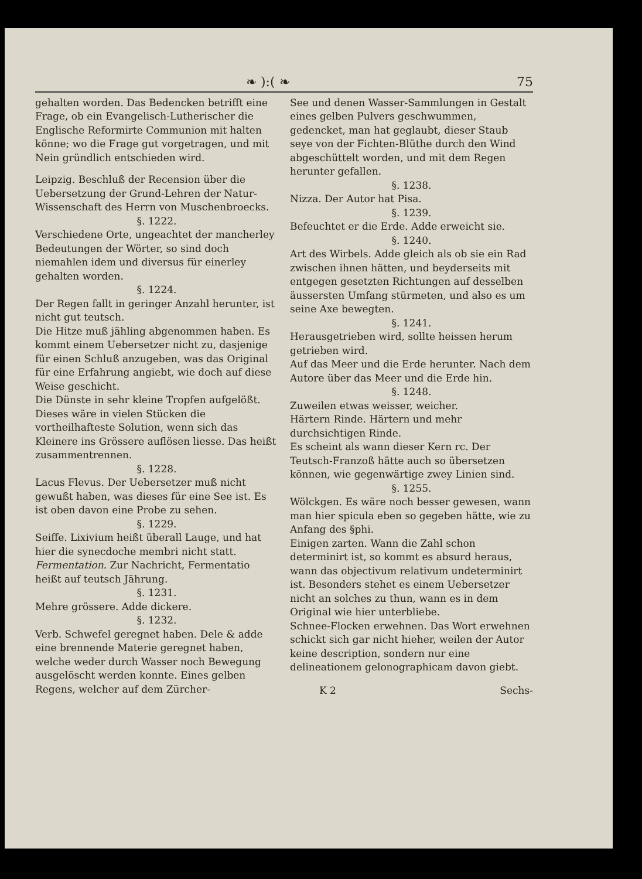❧ ):( ❧ 75
gehalten worden. Das Bedencken betrifft eine Frage, ob ein Evangelisch-Lutherischer die Englische Reformirte Communion mit halten könne; wo die Frage gut vorgetragen, und mit Nein gründlich entschieden wird.
Leipzig. Beschluß der Recension über die Uebersetzung der Grund-Lehren der Natur-Wissenschaft des Herrn von Muschenbroecks.
§. 1222.
Verschiedene Orte, ungeachtet der mancherley Bedeutungen der Wörter, so sind doch niemahlen idem und diversus für einerley gehalten worden.
§. 1224.
Der Regen fallt in geringer Anzahl herunter, ist nicht gut teutsch.
Die Hitze muß jähling abgenommen haben. Es kommt einem Uebersetzer nicht zu, dasjenige für einen Schluß anzugeben, was das Original für eine Erfahrung angiebt, wie doch auf diese Weise geschicht.
Die Dünste in sehr kleine Tropfen aufgelößt. Dieses wäre in vielen Stücken die vortheilhafteste Solution, wenn sich das Kleinere ins Grössere auflösen liesse. Das heißt zusammentrennen.
§. 1228.
Lacus Flevus. Der Uebersetzer muß nicht gewußt haben, was dieses für eine See ist. Es ist oben davon eine Probe zu sehen.
§. 1229.
Seiffe. Lixivium heißt überall Lauge, und hat hier die synecdoche membri nicht statt.
Fermentation. Zur Nachricht, Fermentatio heißt auf teutsch Jährung.
§. 1231.
Mehre grössere. Adde dickere.
§. 1232.
Verb. Schwefel geregnet haben. Dele & adde eine brennende Materie geregnet haben, welche weder durch Wasser noch Bewegung ausgelöscht werden konnte. Eines gelben Regens, welcher auf dem Zürcher-
See und denen Wasser-Sammlungen in Gestalt eines gelben Pulvers geschwummen, gedencket, man hat geglaubt, dieser Staub seye von der Fichten-Blüthe durch den Wind abgeschüttelt worden, und mit dem Regen herunter gefallen.
§. 1238.
Nizza. Der Autor hat Pisa.
§. 1239.
Befeuchtet er die Erde. Adde erweicht sie.
§. 1240.
Art des Wirbels. Adde gleich als ob sie ein Rad zwischen ihnen hätten, und beyderseits mit entgegen gesetzten Richtungen auf desselben äussersten Umfang stürmeten, und also es um seine Axe bewegten.
§. 1241.
Herausgetrieben wird, sollte heissen herum getrieben wird.
Auf das Meer und die Erde herunter. Nach dem Autore über das Meer und die Erde hin.
§. 1248.
Zuweilen etwas weisser, weicher.
Härtern Rinde. Härtern und mehr durchsichtigen Rinde.
Es scheint als wann dieser Kern rc. Der Teutsch-Franzoß hätte auch so übersetzen können, wie gegenwärtige zwey Linien sind.
§. 1255.
Wölckgen. Es wäre noch besser gewesen, wann man hier spicula eben so gegeben hätte, wie zu Anfang des §phi.
Einigen zarten. Wann die Zahl schon determinirt ist, so kommt es absurd heraus, wann das objectivum relativum undeterminirt ist. Besonders stehet es einem Uebersetzer nicht an solches zu thun, wann es in dem Original wie hier unterbliebe.
Schnee-Flocken erwehnen. Das Wort erwehnen schickt sich gar nicht hieher, weilen der Autor keine description, sondern nur eine delineationem gelonographicam davon giebt.
K 2 Sechs-